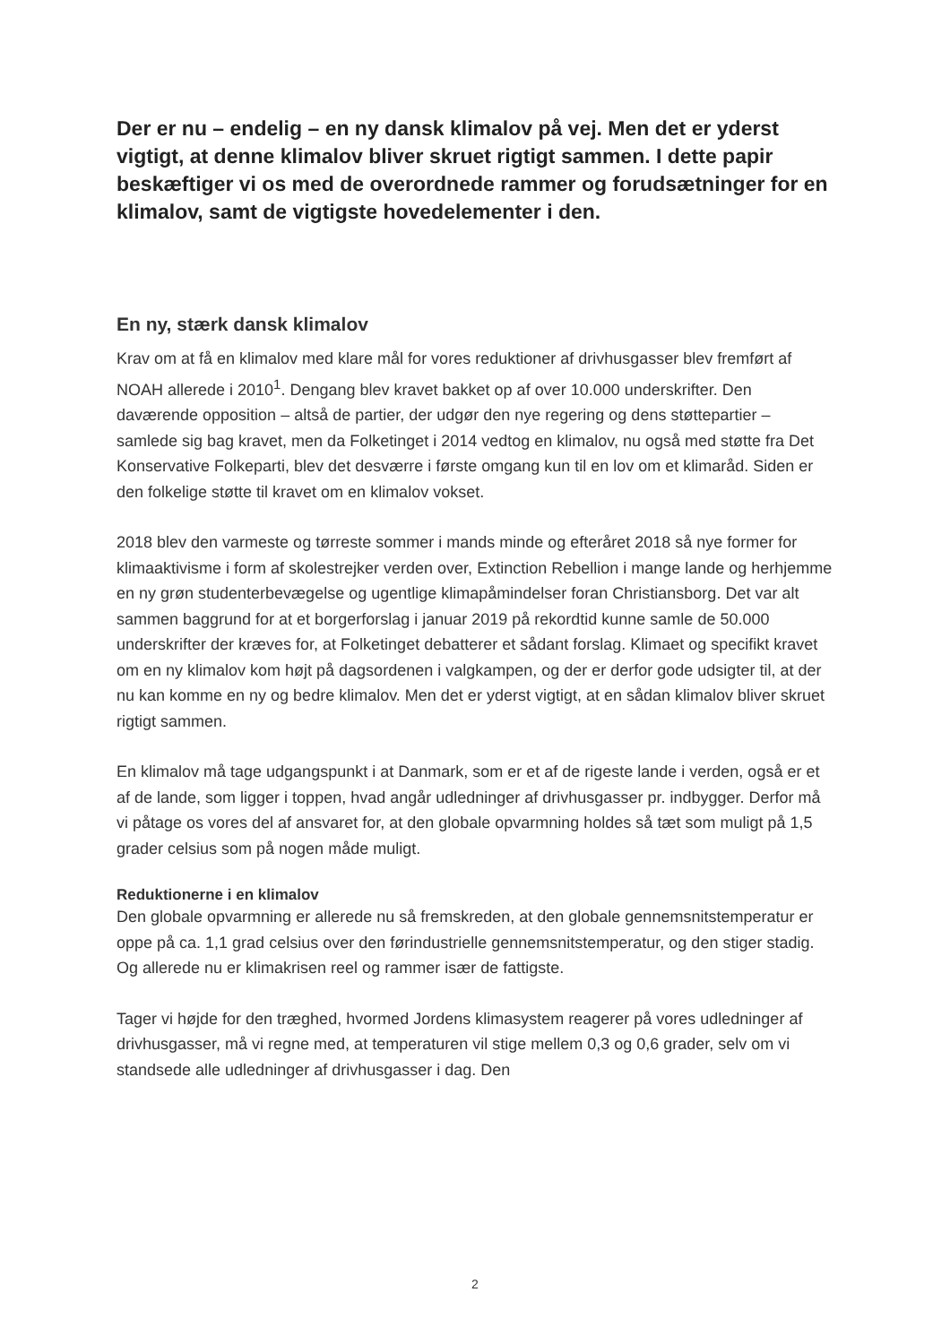Der er nu – endelig – en ny dansk klimalov på vej. Men det er yderst vigtigt, at denne klimalov bliver skruet rigtigt sammen. I dette papir beskæftiger vi os med de overordnede rammer og forudsætninger for en klimalov, samt de vigtigste hovedelementer i den.
En ny, stærk dansk klimalov
Krav om at få en klimalov med klare mål for vores reduktioner af drivhusgasser blev fremført af NOAH allerede i 2010<sup>1</sup>. Dengang blev kravet bakket op af over 10.000 underskrifter. Den daværende opposition – altså de partier, der udgør den nye regering og dens støttepartier – samlede sig bag kravet, men da Folketinget i 2014 vedtog en klimalov, nu også med støtte fra Det Konservative Folkeparti, blev det desværre i første omgang kun til en lov om et klimaråd. Siden er den folkelige støtte til kravet om en klimalov vokset.
2018 blev den varmeste og tørreste sommer i mands minde og efteråret 2018 så nye former for klimaaktivisme i form af skolestrejker verden over, Extinction Rebellion i mange lande og herhjemme en ny grøn studenterbevægelse og ugentlige klimapåmindelser foran Christiansborg. Det var alt sammen baggrund for at et borgerforslag i januar 2019 på rekordtid kunne samle de 50.000 underskrifter der kræves for, at Folketinget debatterer et sådant forslag. Klimaet og specifikt kravet om en ny klimalov kom højt på dagsordenen i valgkampen, og der er derfor gode udsigter til, at der nu kan komme en ny og bedre klimalov. Men det er yderst vigtigt, at en sådan klimalov bliver skruet rigtigt sammen.
En klimalov må tage udgangspunkt i at Danmark, som er et af de rigeste lande i verden, også er et af de lande, som ligger i toppen, hvad angår udledninger af drivhusgasser pr. indbygger. Derfor må vi påtage os vores del af ansvaret for, at den globale opvarmning holdes så tæt som muligt på 1,5 grader celsius som på nogen måde muligt.
Reduktionerne i en klimalov
Den globale opvarmning er allerede nu så fremskreden, at den globale gennemsnitstemperatur er oppe på ca. 1,1 grad celsius over den førindustrielle gennemsnitstemperatur, og den stiger stadig. Og allerede nu er klimakrisen reel og rammer især de fattigste.
Tager vi højde for den træghed, hvormed Jordens klimasystem reagerer på vores udledninger af drivhusgasser, må vi regne med, at temperaturen vil stige mellem 0,3 og 0,6 grader, selv om vi standsede alle udledninger af drivhusgasser i dag. Den
2